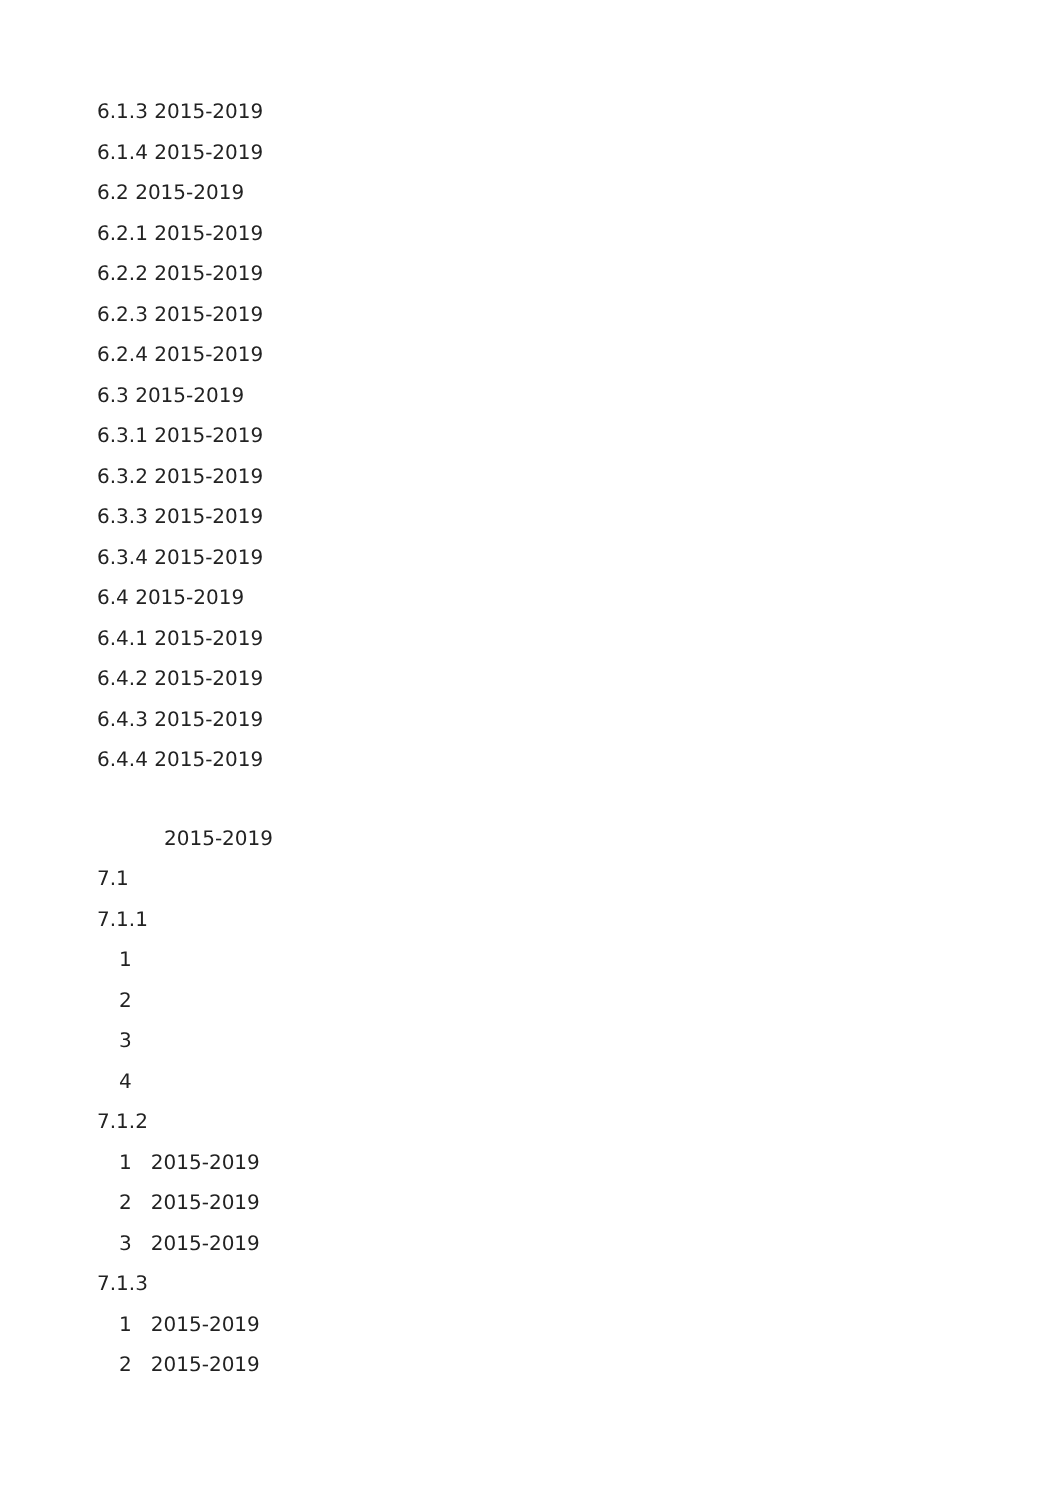6.1.3 2015-2019
6.1.4 2015-2019
6.2 2015-2019
6.2.1 2015-2019
6.2.2 2015-2019
6.2.3 2015-2019
6.2.4 2015-2019
6.3 2015-2019
6.3.1 2015-2019
6.3.2 2015-2019
6.3.3 2015-2019
6.3.4 2015-2019
6.4 2015-2019
6.4.1 2015-2019
6.4.2 2015-2019
6.4.3 2015-2019
6.4.4 2015-2019
2015-2019
7.1
7.1.1
1
2
3
4
7.1.2
1 2015-2019
2 2015-2019
3 2015-2019
7.1.3
1 2015-2019
2 2015-2019